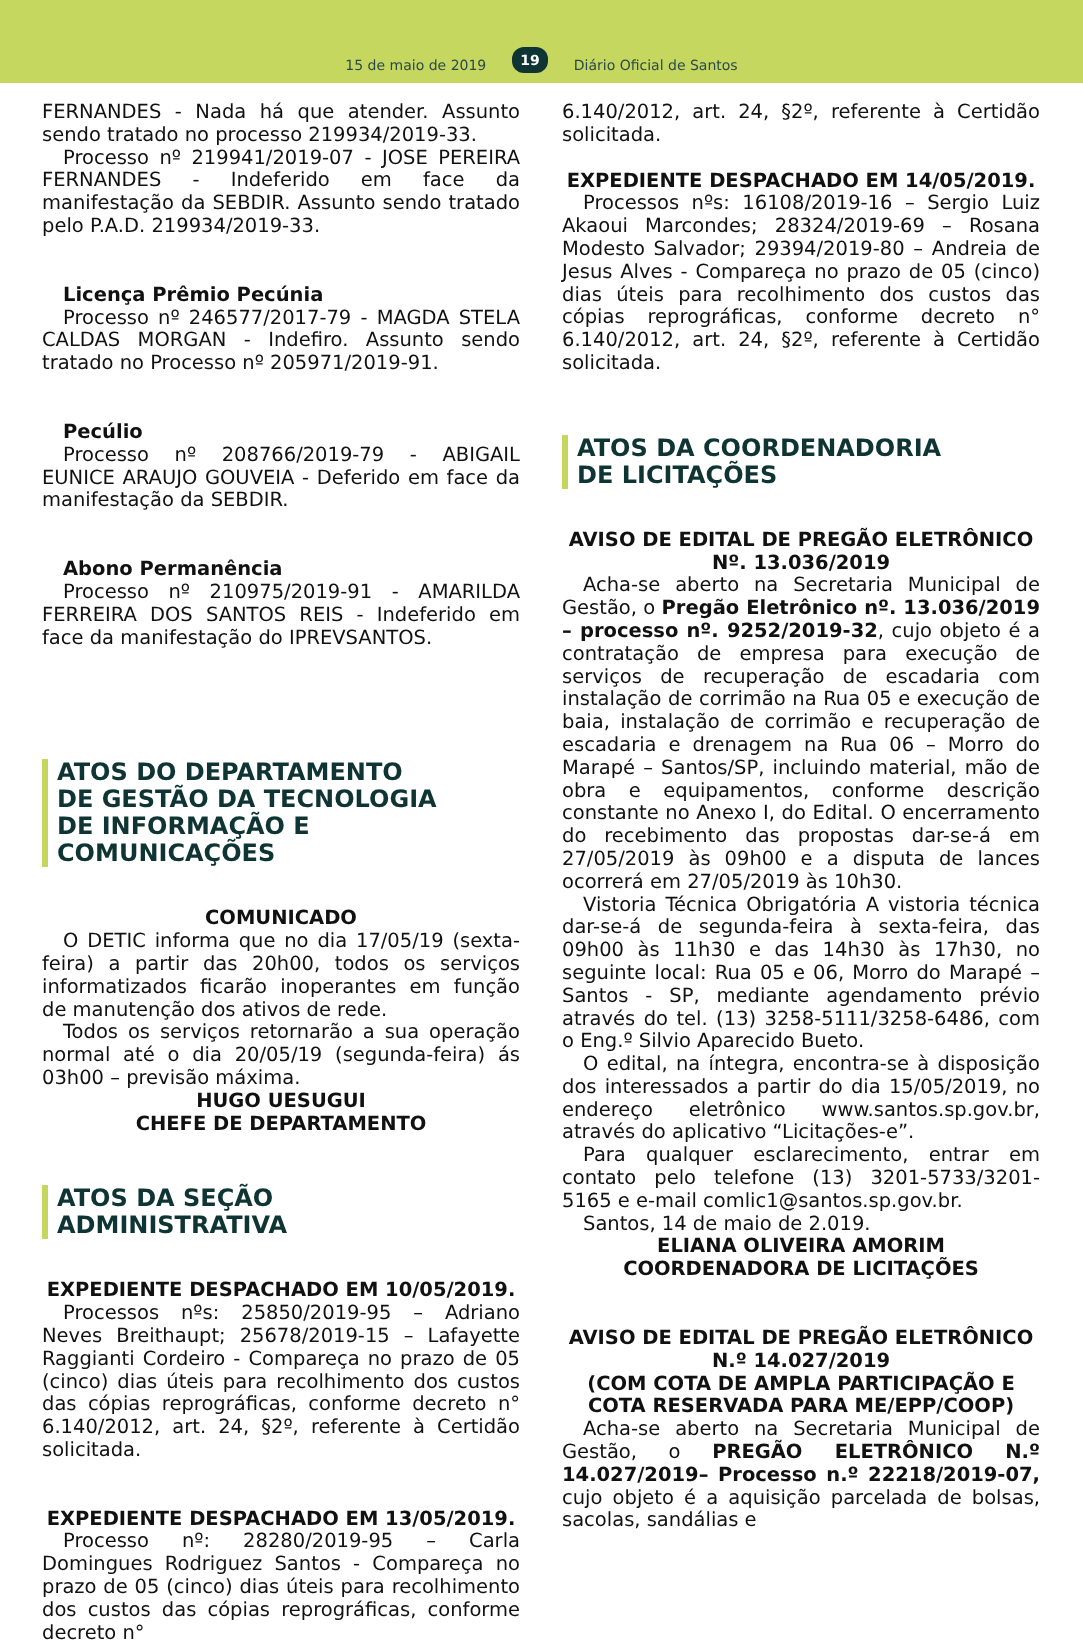15 de maio de 2019 19 Diário Oficial de Santos
FERNANDES - Nada há que atender. Assunto sendo tratado no processo 219934/2019-33.
Processo nº 219941/2019-07 - JOSE PEREIRA FERNANDES - Indeferido em face da manifestação da SEBDIR. Assunto sendo tratado pelo P.A.D. 219934/2019-33.
Licença Prêmio Pecúnia
Processo nº 246577/2017-79 - MAGDA STELA CALDAS MORGAN - Indefiro. Assunto sendo tratado no Processo nº 205971/2019-91.
Pecúlio
Processo nº 208766/2019-79 - ABIGAIL EUNICE ARAUJO GOUVEIA - Deferido em face da manifestação da SEBDIR.
Abono Permanência
Processo nº 210975/2019-91 - AMARILDA FERREIRA DOS SANTOS REIS - Indeferido em face da manifestação do IPREVSANTOS.
ATOS DO DEPARTAMENTO
DE GESTÃO DA TECNOLOGIA
DE INFORMAÇÃO E COMUNICAÇÕES
COMUNICADO
O DETIC informa que no dia 17/05/19 (sexta-feira) a partir das 20h00, todos os serviços informatizados ficarão inoperantes em função de manutenção dos ativos de rede.
Todos os serviços retornarão a sua operação normal até o dia 20/05/19 (segunda-feira) ás 03h00 – previsão máxima.
HUGO UESUGUI
CHEFE DE DEPARTAMENTO
ATOS DA SEÇÃO
ADMINISTRATIVA
EXPEDIENTE DESPACHADO EM 10/05/2019.
Processos nºs: 25850/2019-95 – Adriano Neves Breithaupt; 25678/2019-15 – Lafayette Raggianti Cordeiro - Compareça no prazo de 05 (cinco) dias úteis para recolhimento dos custos das cópias reprográficas, conforme decreto n° 6.140/2012, art. 24, §2º, referente à Certidão solicitada.
EXPEDIENTE DESPACHADO EM 13/05/2019.
Processo nº: 28280/2019-95 – Carla Domingues Rodriguez Santos - Compareça no prazo de 05 (cinco) dias úteis para recolhimento dos custos das cópias reprográficas, conforme decreto n°
6.140/2012, art. 24, §2º, referente à Certidão solicitada.
EXPEDIENTE DESPACHADO EM 14/05/2019.
Processos nºs: 16108/2019-16 – Sergio Luiz Akaoui Marcondes; 28324/2019-69 – Rosana Modesto Salvador; 29394/2019-80 – Andreia de Jesus Alves - Compareça no prazo de 05 (cinco) dias úteis para recolhimento dos custos das cópias reprográficas, conforme decreto n° 6.140/2012, art. 24, §2º, referente à Certidão solicitada.
ATOS DA COORDENADORIA
DE LICITAÇÕES
AVISO DE EDITAL DE PREGÃO ELETRÔNICO
Nº. 13.036/2019
Acha-se aberto na Secretaria Municipal de Gestão, o Pregão Eletrônico nº. 13.036/2019 – processo nº. 9252/2019-32, cujo objeto é a contratação de empresa para execução de serviços de recuperação de escadaria com instalação de corrimão na Rua 05 e execução de baia, instalação de corrimão e recuperação de escadaria e drenagem na Rua 06 – Morro do Marapé – Santos/SP, incluindo material, mão de obra e equipamentos, conforme descrição constante no Anexo I, do Edital. O encerramento do recebimento das propostas dar-se-á em 27/05/2019 às 09h00 e a disputa de lances ocorrerá em 27/05/2019 às 10h30.
Vistoria Técnica Obrigatória A vistoria técnica dar-se-á de segunda-feira à sexta-feira, das 09h00 às 11h30 e das 14h30 às 17h30, no seguinte local: Rua 05 e 06, Morro do Marapé – Santos - SP, mediante agendamento prévio através do tel. (13) 3258-5111/3258-6486, com o Eng.º Silvio Aparecido Bueto.
O edital, na íntegra, encontra-se à disposição dos interessados a partir do dia 15/05/2019, no endereço eletrônico www.santos.sp.gov.br, através do aplicativo “Licitações-e”.
Para qualquer esclarecimento, entrar em contato pelo telefone (13) 3201-5733/3201-5165 e e-mail comlic1@santos.sp.gov.br.
Santos, 14 de maio de 2.019.
ELIANA OLIVEIRA AMORIM
COORDENADORA DE LICITAÇÕES
AVISO DE EDITAL DE PREGÃO ELETRÔNICO
N.º 14.027/2019
(COM COTA DE AMPLA PARTICIPAÇÃO E COTA RESERVADA PARA ME/EPP/COOP)
Acha-se aberto na Secretaria Municipal de Gestão, o PREGÃO ELETRÔNICO N.º 14.027/2019– Processo n.º 22218/2019-07, cujo objeto é a aquisição parcelada de bolsas, sacolas, sandálias e